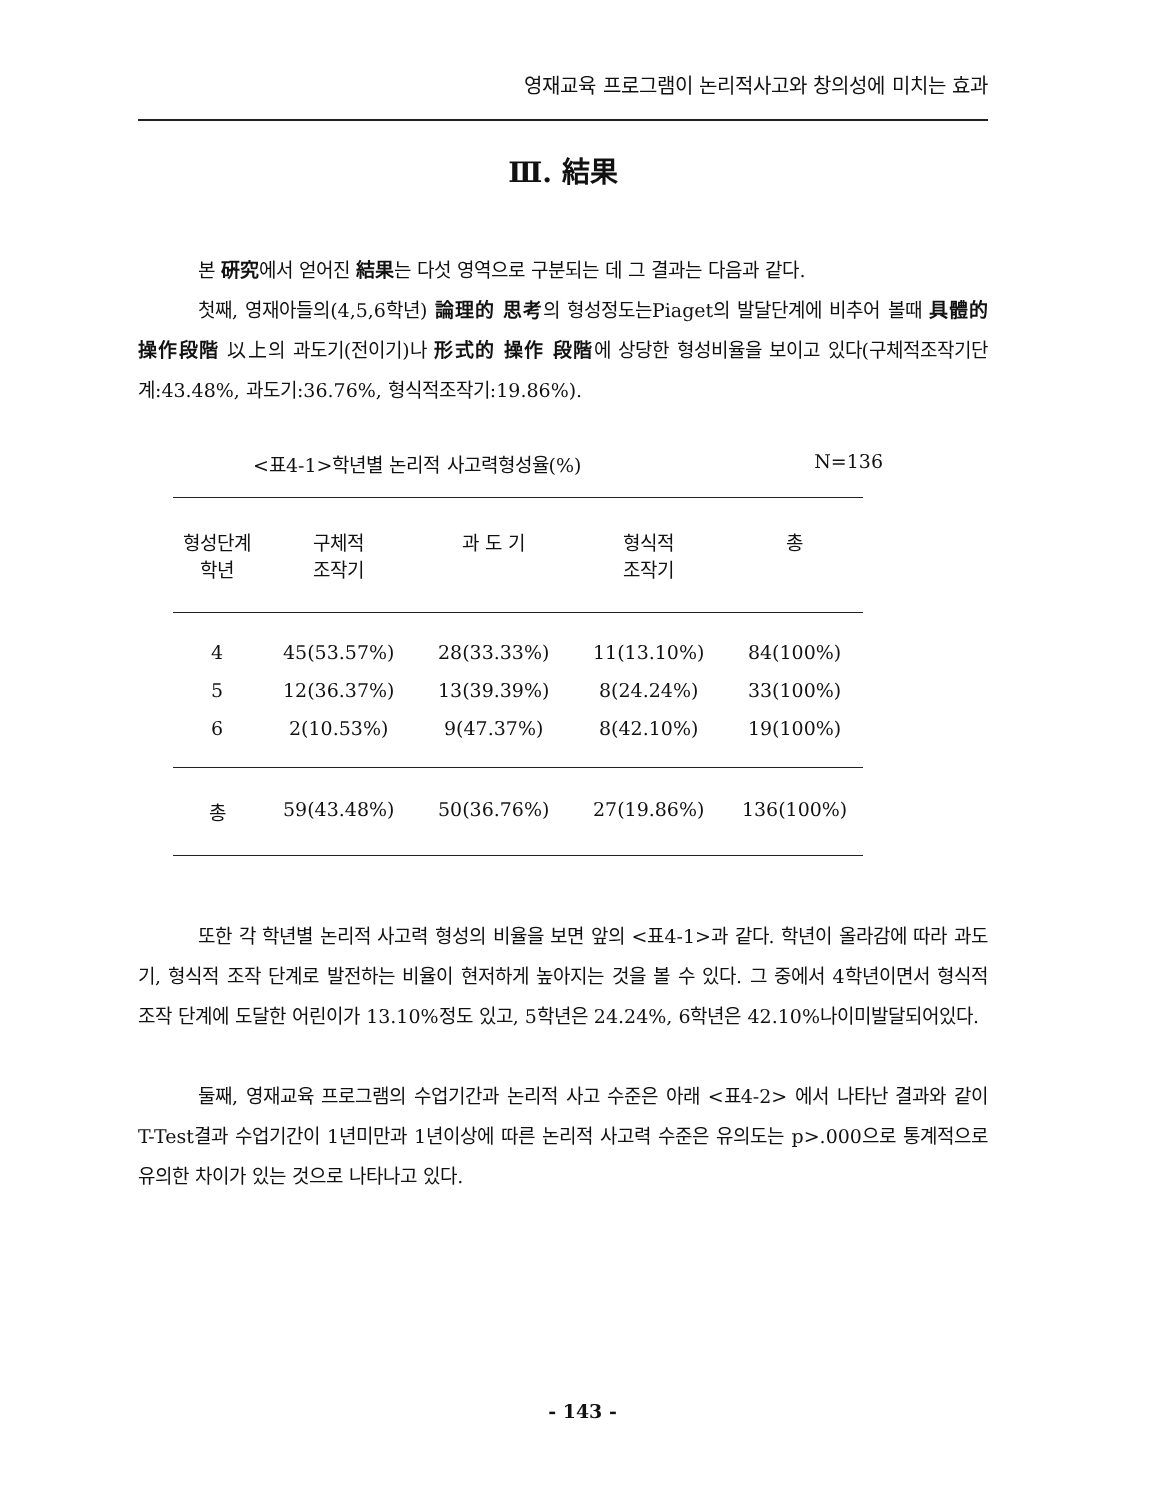영재교육 프로그램이 논리적사고와 창의성에 미치는 효과
Ⅲ. 結果
본 硏究에서 얻어진 結果는 다섯 영역으로 구분되는 데 그 결과는 다음과 같다.
첫째, 영재아들의(4,5,6학년) 論理的 思考의 형성정도는Piaget의 발달단계에 비추어 볼때 具體的 操作段階 以上의 과도기(전이기)나 形式的 操作 段階에 상당한 형성비율을 보이고 있다(구체적조작기단계:43.48%, 과도기:36.76%, 형식적조작기:19.86%).
<표4-1>학년별 논리적 사고력형성율(%) N=136
| 형성단계 학년 | 구체적 조작기 | 과 도 기 | 형식적 조작기 | 총 |
| --- | --- | --- | --- | --- |
| 4 | 45(53.57%) | 28(33.33%) | 11(13.10%) | 84(100%) |
| 5 | 12(36.37%) | 13(39.39%) | 8(24.24%) | 33(100%) |
| 6 | 2(10.53%) | 9(47.37%) | 8(42.10%) | 19(100%) |
| 총 | 59(43.48%) | 50(36.76%) | 27(19.86%) | 136(100%) |
또한 각 학년별 논리적 사고력 형성의 비율을 보면 앞의 <표4-1>과 같다. 학년이 올라감에 따라 과도기, 형식적 조작 단계로 발전하는 비율이 현저하게 높아지는 것을 볼 수 있다. 그 중에서 4학년이면서 형식적 조작 단계에 도달한 어린이가 13.10%정도 있고, 5학년은 24.24%, 6학년은 42.10%나이미발달되어있다.
둘째, 영재교육 프로그램의 수업기간과 논리적 사고 수준은 아래 <표4-2> 에서 나타난 결과와 같이 T-Test결과 수업기간이 1년미만과 1년이상에 따른 논리적 사고력 수준은 유의도는 p>.000으로 통계적으로 유의한 차이가 있는 것으로 나타나고 있다.
- 143 -